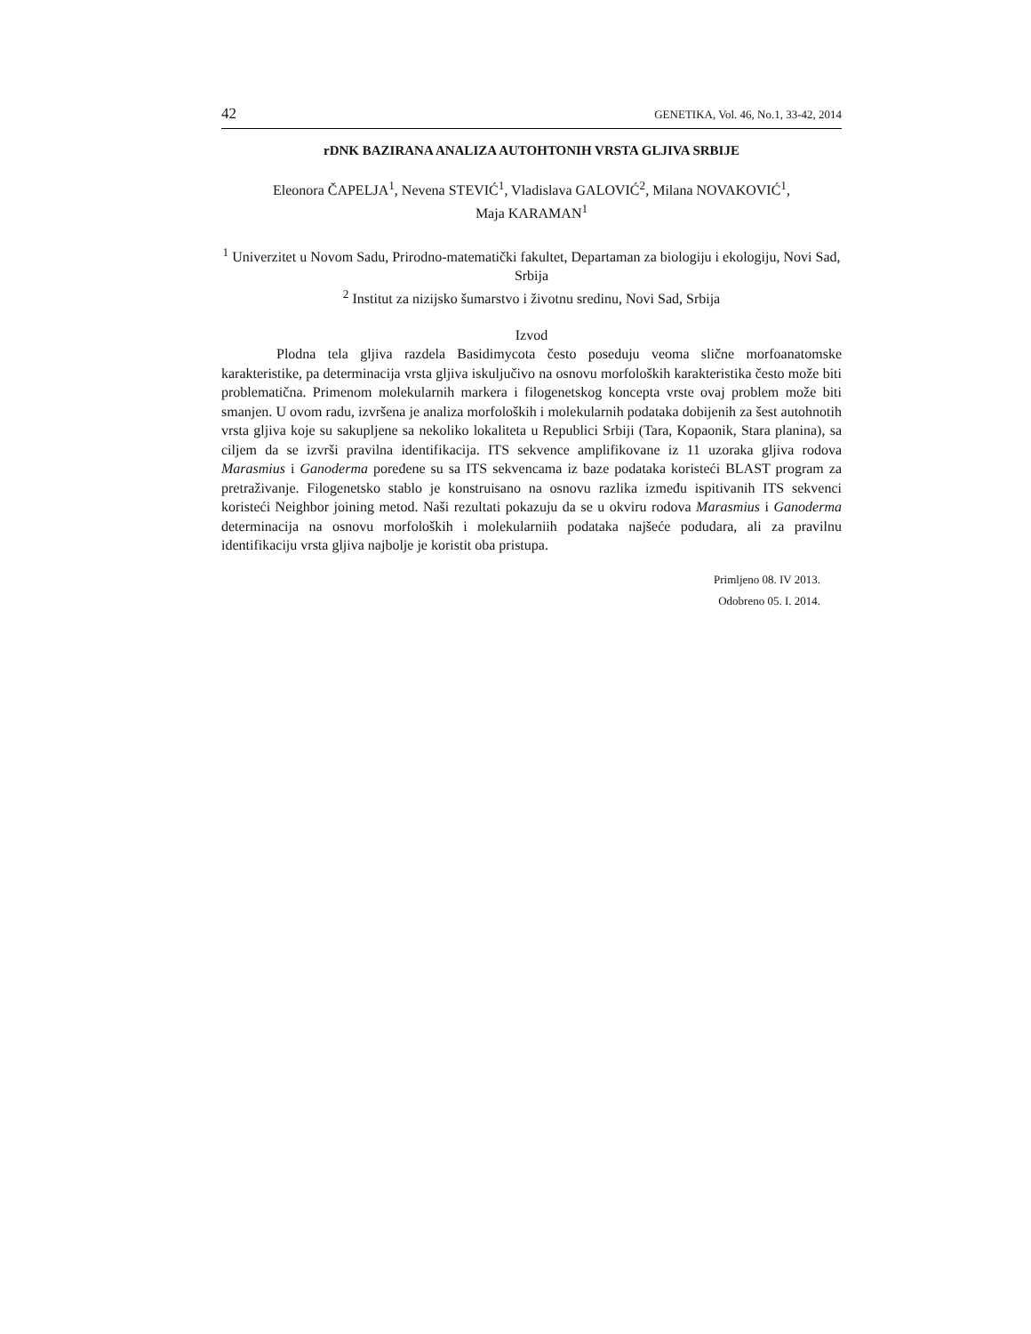42 GENETIKA, Vol. 46, No.1, 33-42, 2014
rDNK BAZIRANA ANALIZA AUTOHTONIH VRSTA GLJIVA SRBIJE
Eleonora ČAPELJA<sup>1</sup>, Nevena STEVIĆ<sup>1</sup>, Vladislava GALOVIĆ<sup>2</sup>, Milana NOVAKOVIĆ<sup>1</sup>,
Maja KARAMAN<sup>1</sup>
<sup>1</sup> Univerzitet u Novom Sadu, Prirodno-matematički fakultet, Departaman za biologiju i ekologiju, Novi Sad, Srbija
<sup>2</sup> Institut za nizijsko šumarstvo i životnu sredinu, Novi Sad, Srbija
Izvod
Plodna tela gljiva razdela Basidimycota često poseduju veoma slične morfoanatomske karakteristike, pa determinacija vrsta gljiva iskuljučivo na osnovu morfoloških karakteristika često može biti problematična. Primenom molekularnih markera i filogenetskog koncepta vrste ovaj problem može biti smanjen. U ovom radu, izvršena je analiza morfoloških i molekularnih podataka dobijenih za šest autohnotih vrsta gljiva koje su sakupljene sa nekoliko lokaliteta u Republici Srbiji (Tara, Kopaonik, Stara planina), sa ciljem da se izvrši pravilna identifikacija. ITS sekvence amplifikovane iz 11 uzoraka gljiva rodova Marasmius i Ganoderma poređene su sa ITS sekvencama iz baze podataka koristeći BLAST program za pretraživanje. Filogenetsko stablo je konstruisano na osnovu razlika između ispitivanih ITS sekvenci koristeći Neighbor joining metod. Naši rezultati pokazuju da se u okviru rodova Marasmius i Ganoderma determinacija na osnovu morfoloških i molekularniih podataka najšeće podudara, ali za pravilnu identifikaciju vrsta gljiva najbolje je koristit oba pristupa.
Primljeno 08. IV 2013.
Odobreno 05. I. 2014.